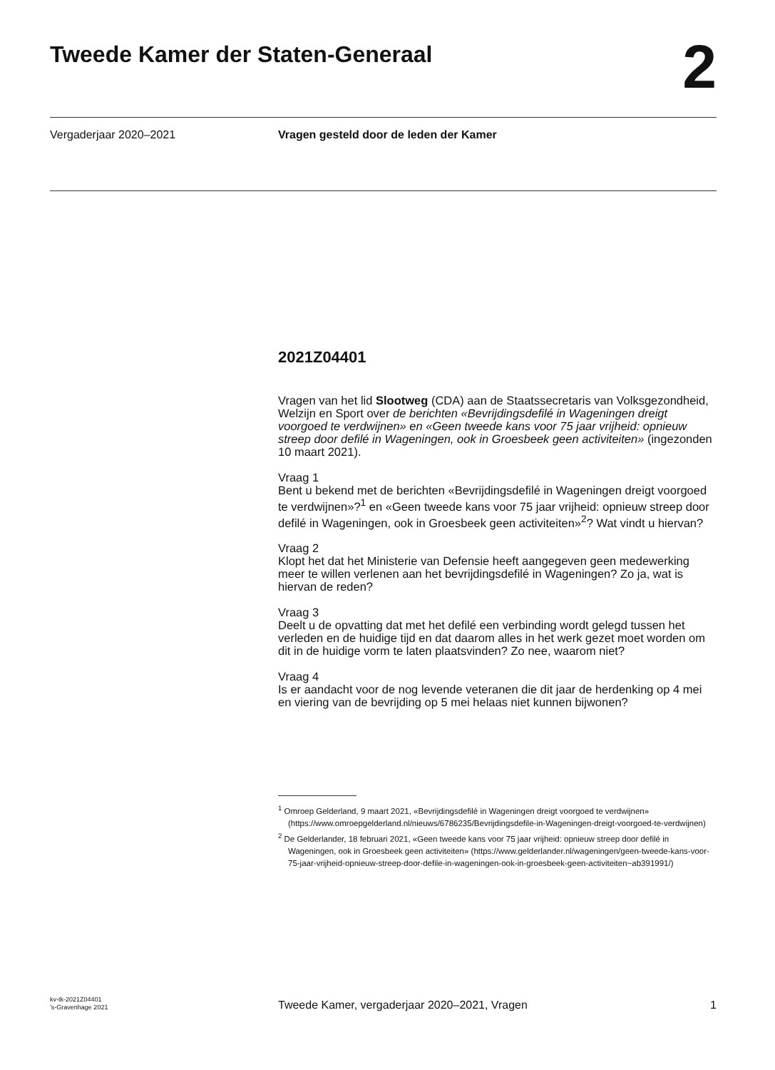Tweede Kamer der Staten-Generaal
2
Vergaderjaar 2020–2021 Vragen gesteld door de leden der Kamer
2021Z04401
Vragen van het lid Slootweg (CDA) aan de Staatssecretaris van Volksgezondheid, Welzijn en Sport over de berichten «Bevrijdingsdefilé in Wageningen dreigt voorgoed te verdwijnen» en «Geen tweede kans voor 75 jaar vrijheid: opnieuw streep door defilé in Wageningen, ook in Groesbeek geen activiteiten» (ingezonden 10 maart 2021).
Vraag 1
Bent u bekend met de berichten «Bevrijdingsdefilé in Wageningen dreigt voorgoed te verdwijnen»?<sup>1</sup> en «Geen tweede kans voor 75 jaar vrijheid: opnieuw streep door defilé in Wageningen, ook in Groesbeek geen activiteiten»<sup>2</sup>? Wat vindt u hiervan?
Vraag 2
Klopt het dat het Ministerie van Defensie heeft aangegeven geen medewerking meer te willen verlenen aan het bevrijdingsdefilé in Wageningen? Zo ja, wat is hiervan de reden?
Vraag 3
Deelt u de opvatting dat met het defilé een verbinding wordt gelegd tussen het verleden en de huidige tijd en dat daarom alles in het werk gezet moet worden om dit in de huidige vorm te laten plaatsvinden? Zo nee, waarom niet?
Vraag 4
Is er aandacht voor de nog levende veteranen die dit jaar de herdenking op 4 mei en viering van de bevrijding op 5 mei helaas niet kunnen bijwonen?
<sup>1</sup> Omroep Gelderland, 9 maart 2021, «Bevrijdingsdefilé in Wageningen dreigt voorgoed te verdwijnen» (https://www.omroepgelderland.nl/nieuws/6786235/Bevrijdingsdefile-in-Wageningen-dreigt-voorgoed-te-verdwijnen)
<sup>2</sup> De Gelderlander, 18 februari 2021, «Geen tweede kans voor 75 jaar vrijheid: opnieuw streep door defilé in Wageningen, ook in Groesbeek geen activiteiten» (https://www.gelderlander.nl/wageningen/geen-tweede-kans-voor-75-jaar-vrijheid-opnieuw-streep-door-defile-in-wageningen-ook-in-groesbeek-geen-activiteiten~ab391991/)
kv-tk-2021Z04401
’s-Gravenhage 2021
Tweede Kamer, vergaderjaar 2020–2021, Vragen
1